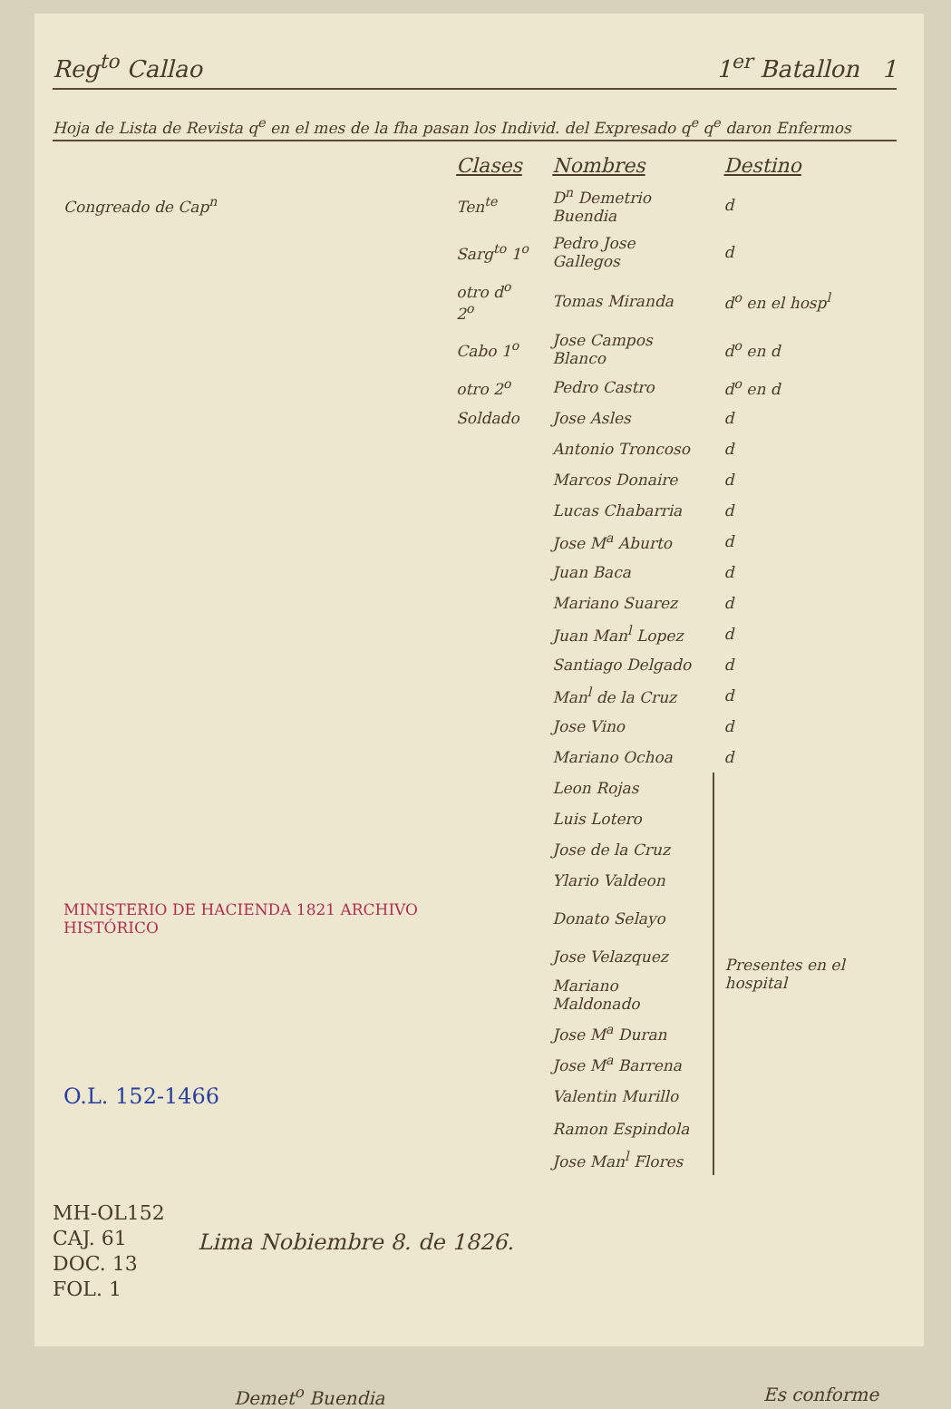Reg<sup>to</sup> Callao 1<sup>er</sup> Batallon 1
Hoja de Lista de Revista q<sup>e</sup> en el mes de la fha pasan los Individ. del Expresado q<sup>e</sup> q<sup>e</sup> daron Enfermos
| | Clases | Nombres | Destino |
| --- | --- | --- | --- |
| Congreado de Cap<sup>n</sup> | Ten<sup>te</sup> | D<sup>n</sup> Demetrio Buendia | d |
| | Sarg<sup>to</sup> 1<sup>o</sup> | Pedro Jose Gallegos | d |
| | otro d<sup>o</sup> 2<sup>o</sup> | Tomas Miranda | d<sup>o</sup> en el hosp<sup>l</sup> |
| | Cabo 1<sup>o</sup> | Jose Campos Blanco | d<sup>o</sup> en d |
| | otro 2<sup>o</sup> | Pedro Castro | d<sup>o</sup> en d |
| | Soldado | Jose Asles | d |
| | | Antonio Troncoso | d |
| | | Marcos Donaire | d |
| | | Lucas Chabarria | d |
| | | Jose M<sup>a</sup> Aburto | d |
| | | Juan Baca | d |
| | | Mariano Suarez | d |
| | | Juan Man<sup>l</sup> Lopez | d |
| | | Santiago Delgado | d |
| | | Man<sup>l</sup> de la Cruz | d |
| | | Jose Vino | d |
| | | Mariano Ochoa | d |
| | | Leon Rojas | Presentes en el hospital |
| | | Luis Lotero | |
| | | Jose de la Cruz | |
| | | Ylario Valdeon | |
| MINISTERIO DE HACIENDA 1821 ARCHIVO HISTÓRICO | | Donato Selayo | |
| | | Jose Velazquez | |
| | | Mariano Maldonado | |
| | | Jose M<sup>a</sup> Duran | |
| | | Jose M<sup>a</sup> Barrena | |
| O.L. 152-1466 | | Valentin Murillo | |
| | | Ramon Espindola | |
| | | Jose Man<sup>l</sup> Flores | |
Lima Nobiembre 8. de 1826.
MH-OL152
CAJ. 61
DOC. 13
FOL. 1
Demet<sup>o</sup> Buendia Es conforme